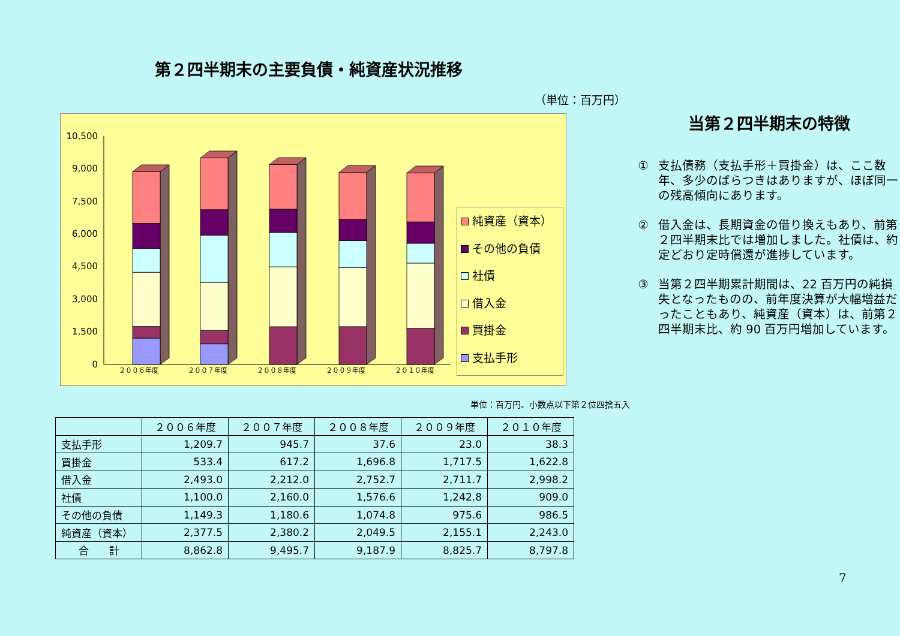第２四半期末の主要負債・純資産状況推移
（単位：百万円）
0
1,500
3,000
4,500
6,000
7,500
9,000
10,500
２００６年度
２００７年度
２００８年度
２００９年度
２０１０年度
純資産（資本）
その他の負債
社債
借入金
買掛金
支払手形
単位：百万円、小数点以下第２位四捨五入
当第２四半期末の特徴
① 支払債務（支払手形＋買掛金）は、ここ数年、多少のばらつきはありますが、ほぼ同一の残高傾向にあります。
② 借入金は、長期資金の借り換えもあり、前第２四半期末比では増加しました。社債は、約定どおり定時償還が進捗しています。
③ 当第２四半期累計期間は、22 百万円の純損失となったものの、前年度決算が大幅増益だったこともあり、純資産（資本）は、前第２四半期末比、約 90 百万円増加しています。
| | ２００６年度 | ２００７年度 | ２００８年度 | ２００９年度 | ２０１０年度 |
| --- | --- | --- | --- | --- | --- |
| 支払手形 | 1,209.7 | 945.7 | 37.6 | 23.0 | 38.3 |
| 買掛金 | 533.4 | 617.2 | 1,696.8 | 1,717.5 | 1,622.8 |
| 借入金 | 2,493.0 | 2,212.0 | 2,752.7 | 2,711.7 | 2,998.2 |
| 社債 | 1,100.0 | 2,160.0 | 1,576.6 | 1,242.8 | 909.0 |
| その他の負債 | 1,149.3 | 1,180.6 | 1,074.8 | 975.6 | 986.5 |
| 純資産（資本） | 2,377.5 | 2,380.2 | 2,049.5 | 2,155.1 | 2,243.0 |
| 合 計 | 8,862.8 | 9,495.7 | 9,187.9 | 8,825.7 | 8,797.8 |
7